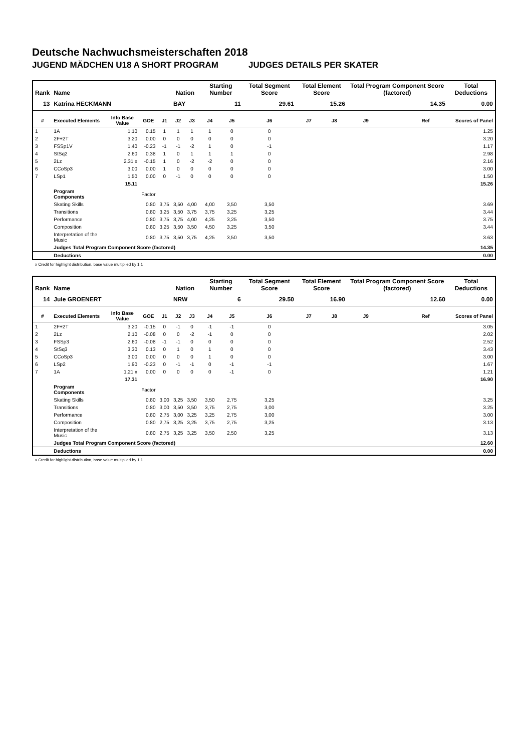Deutsche Nachwuchsmeisterschaften 2018
JUGEND MÄDCHEN U18 A SHORT PROGRAM JUDGES DETAILS PER SKATER
| Rank | Name | | | | Nation | | Starting Number | | Total Segment Score | Total Element Score | | Total Program Component Score (factored) | | | Total Deductions |
| --- | --- | --- | --- | --- | --- | --- | --- | --- | --- | --- | --- | --- | --- | --- | --- |
| 13 | Katrina HECKMANN | | | | BAY | | 11 | | 29.61 | 15.26 | | 14.35 | | | 0.00 |
| # | Executed Elements | Info Base Value | GOE | J1 | J2 | J3 | J4 | J5 | J6 | J7 | J8 | J9 | Ref | | Scores of Panel |
| 1 | 1A | 1.10 | 0.15 | 1 | 1 | 1 | 1 | 0 | 0 | | | | | | 1.25 |
| 2 | 2F+2T | 3.20 | 0.00 | 0 | 0 | 0 | 0 | 0 | 0 | | | | | | 3.20 |
| 3 | FSSp1V | 1.40 | -0.23 | -1 | -1 | -2 | 1 | 0 | -1 | | | | | | 1.17 |
| 4 | StSq2 | 2.60 | 0.38 | 1 | 0 | 1 | 1 | 1 | 0 | | | | | | 2.98 |
| 5 | 2Lz | 2.31 x | -0.15 | 1 | 0 | -2 | -2 | 0 | 0 | | | | | | 2.16 |
| 6 | CCoSp3 | 3.00 | 0.00 | 1 | 0 | 0 | 0 | 0 | 0 | | | | | | 3.00 |
| 7 | LSp1 | 1.50 | 0.00 | 0 | -1 | 0 | 0 | 0 | 0 | | | | | | 1.50 |
| | | 15.11 | | | | | | | | | | | | | 15.26 |
| | Program Components | | Factor | | | | | | | | | | | | |
| | Skating Skills | | 0.80 | 3,75 | 3,50 | 4,00 | 4,00 | 3,50 | 3,50 | | | | | | 3.69 |
| | Transitions | | 0.80 | 3,25 | 3,50 | 3,75 | 3,75 | 3,25 | 3,25 | | | | | | 3.44 |
| | Performance | | 0.80 | 3,75 | 3,75 | 4,00 | 4,25 | 3,25 | 3,50 | | | | | | 3.75 |
| | Composition | | 0.80 | 3,25 | 3,50 | 3,50 | 4,50 | 3,25 | 3,50 | | | | | | 3.44 |
| | Interpretation of the Music | | 0.80 | 3,75 | 3,50 | 3,75 | 4,25 | 3,50 | 3,50 | | | | | | 3.63 |
| | Judges Total Program Component Score (factored) | | | | | | | | | | | | | | 14.35 |
| | Deductions | | | | | | | | | | | | | | 0.00 |
x Credit for highlight distribution, base value multiplied by 1.1
| Rank | Name | | | | Nation | | Starting Number | | Total Segment Score | Total Element Score | | Total Program Component Score (factored) | | | Total Deductions |
| --- | --- | --- | --- | --- | --- | --- | --- | --- | --- | --- | --- | --- | --- | --- | --- |
| 14 | Jule GROENERT | | | | NRW | | 6 | | 29.50 | 16.90 | | 12.60 | | | 0.00 |
| # | Executed Elements | Info Base Value | GOE | J1 | J2 | J3 | J4 | J5 | J6 | J7 | J8 | J9 | Ref | | Scores of Panel |
| 1 | 2F+2T | 3.20 | -0.15 | 0 | -1 | 0 | -1 | -1 | 0 | | | | | | 3.05 |
| 2 | 2Lz | 2.10 | -0.08 | 0 | 0 | -2 | -1 | 0 | 0 | | | | | | 2.02 |
| 3 | FSSp3 | 2.60 | -0.08 | -1 | -1 | 0 | 0 | 0 | 0 | | | | | | 2.52 |
| 4 | StSq3 | 3.30 | 0.13 | 0 | 1 | 0 | 1 | 0 | 0 | | | | | | 3.43 |
| 5 | CCoSp3 | 3.00 | 0.00 | 0 | 0 | 0 | 1 | 0 | 0 | | | | | | 3.00 |
| 6 | LSp2 | 1.90 | -0.23 | 0 | -1 | -1 | 0 | -1 | -1 | | | | | | 1.67 |
| 7 | 1A | 1.21 x | 0.00 | 0 | 0 | 0 | 0 | -1 | 0 | | | | | | 1.21 |
| | | 17.31 | | | | | | | | | | | | | 16.90 |
| | Program Components | | Factor | | | | | | | | | | | | |
| | Skating Skills | | 0.80 | 3,00 | 3,25 | 3,50 | 3,50 | 2,75 | 3,25 | | | | | | 3.25 |
| | Transitions | | 0.80 | 3,00 | 3,50 | 3,50 | 3,75 | 2,75 | 3,00 | | | | | | 3.25 |
| | Performance | | 0.80 | 2,75 | 3,00 | 3,25 | 3,25 | 2,75 | 3,00 | | | | | | 3.00 |
| | Composition | | 0.80 | 2,75 | 3,25 | 3,25 | 3,75 | 2,75 | 3,25 | | | | | | 3.13 |
| | Interpretation of the Music | | 0.80 | 2,75 | 3,25 | 3,25 | 3,50 | 2,50 | 3,25 | | | | | | 3.13 |
| | Judges Total Program Component Score (factored) | | | | | | | | | | | | | | 12.60 |
| | Deductions | | | | | | | | | | | | | | 0.00 |
x Credit for highlight distribution, base value multiplied by 1.1